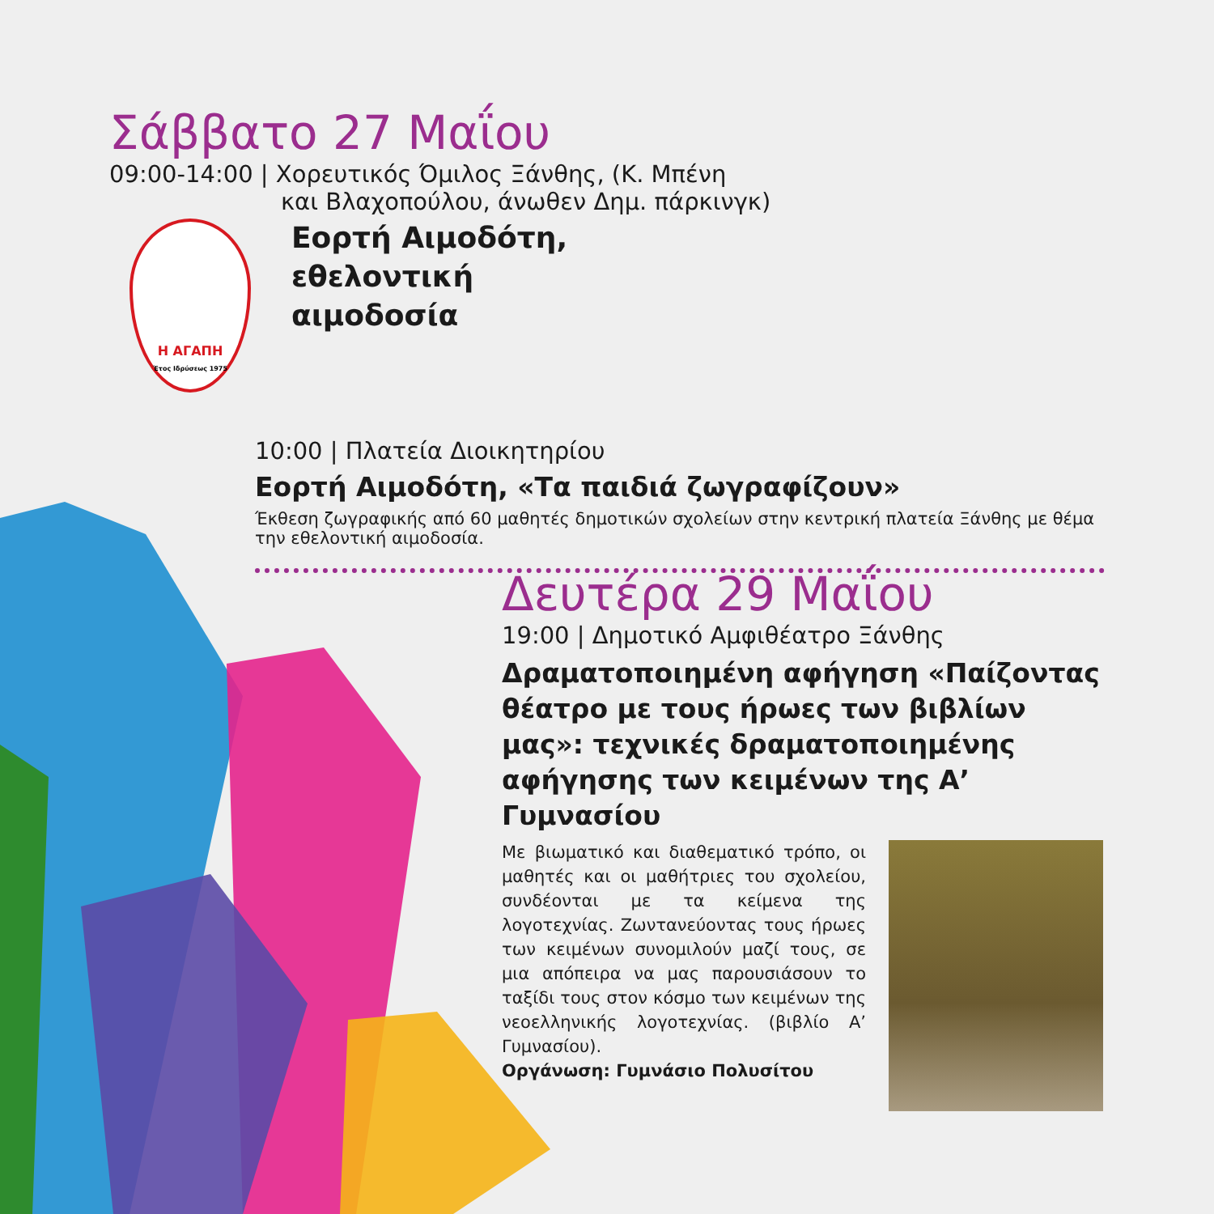Σάββατο 27 Μαΐου
09:00-14:00 | Χορευτικός Όμιλος Ξάνθης, (Κ. Μπένη
και Βλαχοπούλου, άνωθεν Δημ. πάρκινγκ)
Η ΑΓΑΠΗ
Έτος Ιδρύσεως 1975
Εορτή Αιμοδότη,
εθελοντική
αιμοδοσία
10:00 | Πλατεία Διοικητηρίου
Εορτή Αιμοδότη, «Τα παιδιά ζωγραφίζουν»
Έκθεση ζωγραφικής από 60 μαθητές δημοτικών σχολείων στην κεντρική πλατεία Ξάνθης με θέμα την εθελοντική αιμοδοσία.
Δευτέρα 29 Μαΐου
19:00 | Δημοτικό Αμφιθέατρο Ξάνθης
Δραματοποιημένη αφήγηση «Παίζοντας θέατρο με τους ήρωες των βιβλίων μας»: τεχνικές δραματοποιημένης αφήγησης των κειμένων της Α’ Γυμνασίου
Με βιωματικό και διαθεματικό τρόπο, οι μαθητές και οι μαθήτριες του σχολείου, συνδέονται με τα κείμενα της λογοτεχνίας. Ζωντανεύοντας τους ήρωες των κειμένων συνομιλούν μαζί τους, σε μια απόπειρα να μας παρουσιάσουν το ταξίδι τους στον κόσμο των κειμένων της νεοελληνικής λογοτεχνίας. (βιβλίο Α’ Γυμνασίου).
Οργάνωση: Γυμνάσιο Πολυσίτου